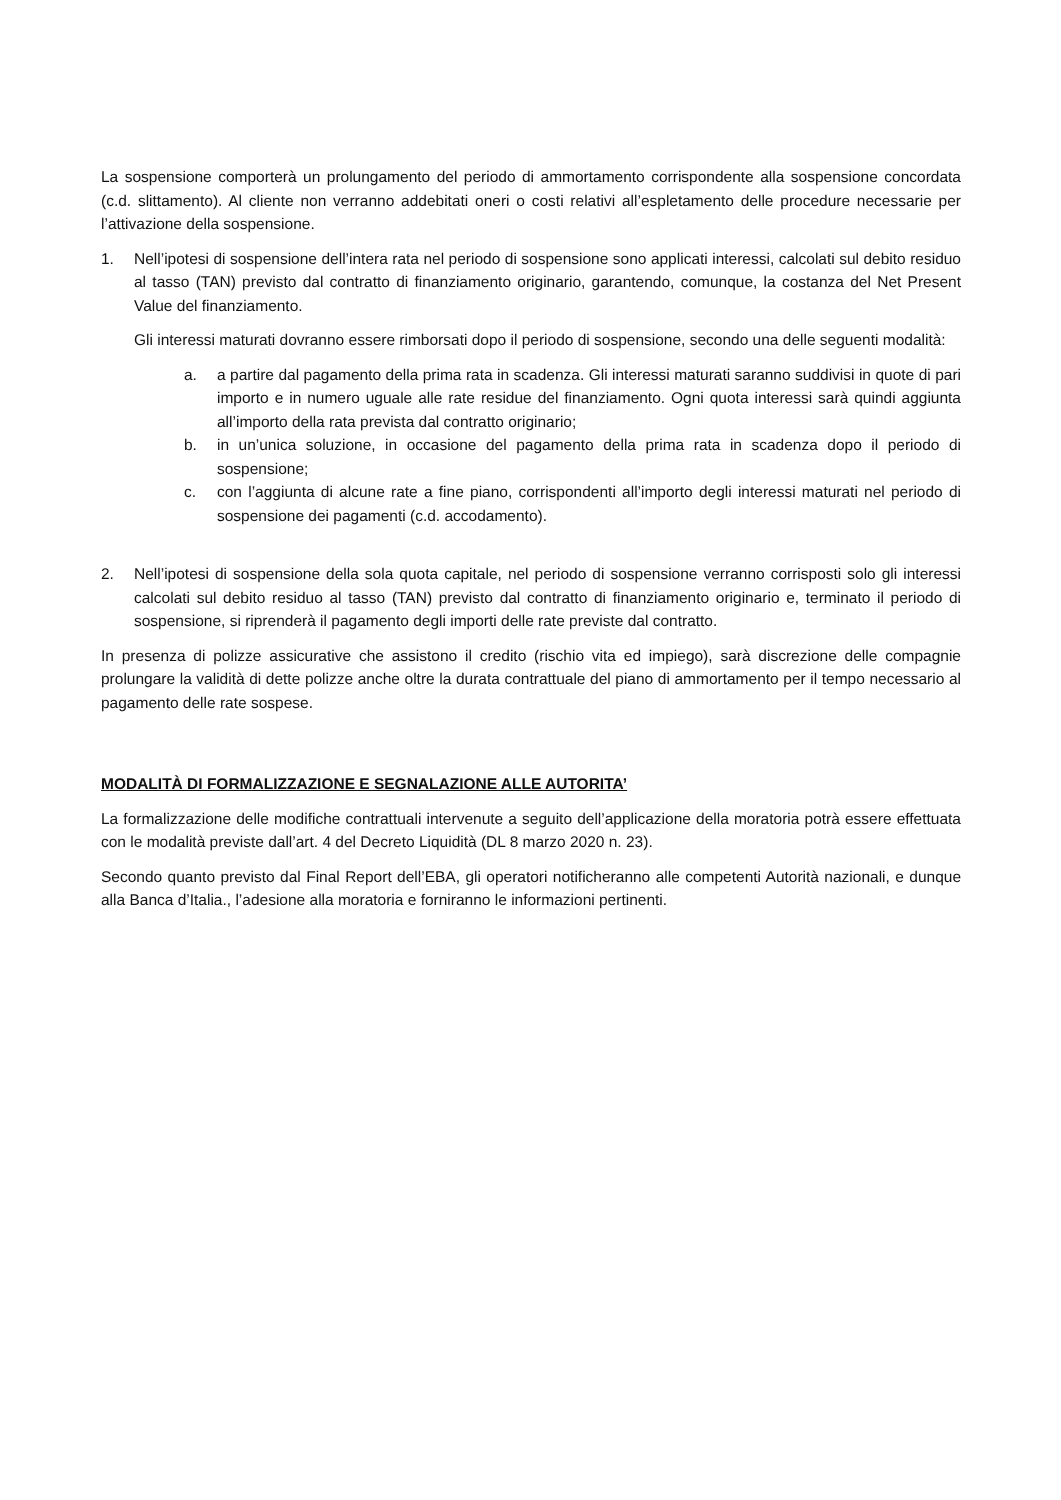La sospensione comporterà un prolungamento del periodo di ammortamento corrispondente alla sospensione concordata (c.d. slittamento). Al cliente non verranno addebitati oneri o costi relativi all’espletamento delle procedure necessarie per l’attivazione della sospensione.
1. Nell’ipotesi di sospensione dell’intera rata nel periodo di sospensione sono applicati interessi, calcolati sul debito residuo al tasso (TAN) previsto dal contratto di finanziamento originario, garantendo, comunque, la costanza del Net Present Value del finanziamento.
Gli interessi maturati dovranno essere rimborsati dopo il periodo di sospensione, secondo una delle seguenti modalità:
a. a partire dal pagamento della prima rata in scadenza. Gli interessi maturati saranno suddivisi in quote di pari importo e in numero uguale alle rate residue del finanziamento. Ogni quota interessi sarà quindi aggiunta all’importo della rata prevista dal contratto originario;
b. in un’unica soluzione, in occasione del pagamento della prima rata in scadenza dopo il periodo di sospensione;
c. con l’aggiunta di alcune rate a fine piano, corrispondenti all’importo degli interessi maturati nel periodo di sospensione dei pagamenti (c.d. accodamento).
2. Nell’ipotesi di sospensione della sola quota capitale, nel periodo di sospensione verranno corrisposti solo gli interessi calcolati sul debito residuo al tasso (TAN) previsto dal contratto di finanziamento originario e, terminato il periodo di sospensione, si riprenderà il pagamento degli importi delle rate previste dal contratto.
In presenza di polizze assicurative che assistono il credito (rischio vita ed impiego), sarà discrezione delle compagnie prolungare la validità di dette polizze anche oltre la durata contrattuale del piano di ammortamento per il tempo necessario al pagamento delle rate sospese.
MODALITÀ DI FORMALIZZAZIONE E SEGNALAZIONE ALLE AUTORITA’
La formalizzazione delle modifiche contrattuali intervenute a seguito dell’applicazione della moratoria potrà essere effettuata con le modalità previste dall’art. 4 del Decreto Liquidità (DL 8 marzo 2020 n. 23).
Secondo quanto previsto dal Final Report dell’EBA, gli operatori notificheranno alle competenti Autorità nazionali, e dunque alla Banca d’Italia., l’adesione alla moratoria e forniranno le informazioni pertinenti.